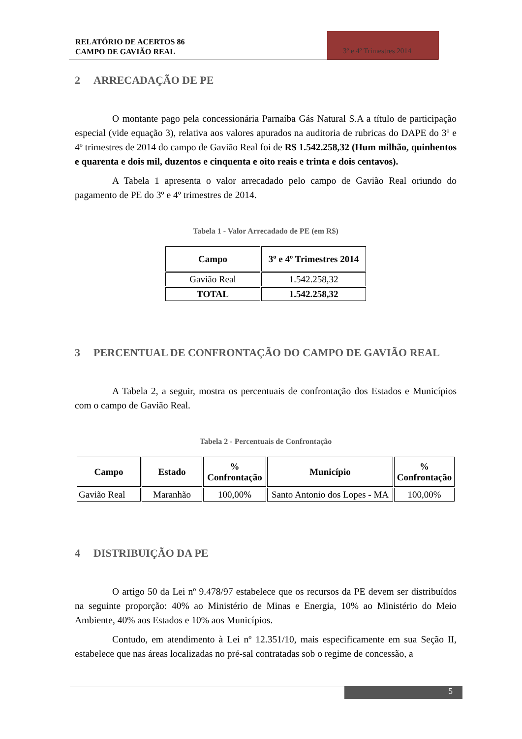RELATÓRIO DE ACERTOS 86
CAMPO DE GAVIÃO REAL
3º e 4º Trimestres 2014
2 ARRECADAÇÃO DE PE
O montante pago pela concessionária Parnaíba Gás Natural S.A a título de participação especial (vide equação 3), relativa aos valores apurados na auditoria de rubricas do DAPE do 3º e 4º trimestres de 2014 do campo de Gavião Real foi de R$ 1.542.258,32 (Hum milhão, quinhentos e quarenta e dois mil, duzentos e cinquenta e oito reais e trinta e dois centavos).
A Tabela 1 apresenta o valor arrecadado pelo campo de Gavião Real oriundo do pagamento de PE do 3º e 4º trimestres de 2014.
Tabela 1 - Valor Arrecadado de PE (em R$)
| Campo | 3º e 4º Trimestres 2014 |
| --- | --- |
| Gavião Real | 1.542.258,32 |
| TOTAL | 1.542.258,32 |
3 PERCENTUAL DE CONFRONTAÇÃO DO CAMPO DE GAVIÃO REAL
A Tabela 2, a seguir, mostra os percentuais de confrontação dos Estados e Municípios com o campo de Gavião Real.
Tabela 2 - Percentuais de Confrontação
| Campo | Estado | % Confrontação | Município | % Confrontação |
| --- | --- | --- | --- | --- |
| Gavião Real | Maranhão | 100,00% | Santo Antonio dos Lopes - MA | 100,00% |
4 DISTRIBUIÇÃO DA PE
O artigo 50 da Lei nº 9.478/97 estabelece que os recursos da PE devem ser distribuídos na seguinte proporção: 40% ao Ministério de Minas e Energia, 10% ao Ministério do Meio Ambiente, 40% aos Estados e 10% aos Municípios.
Contudo, em atendimento à Lei nº 12.351/10, mais especificamente em sua Seção II, estabelece que nas áreas localizadas no pré-sal contratadas sob o regime de concessão, a
5